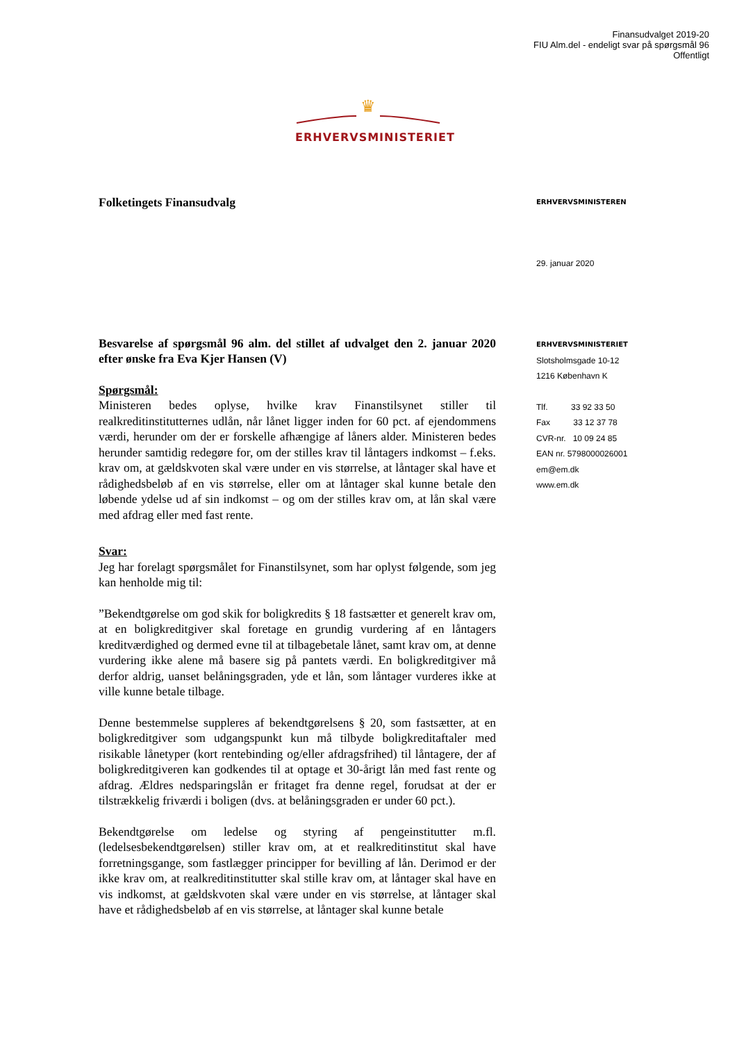Finansudvalget 2019-20
FIU Alm.del - endeligt svar på spørgsmål 96
Offentligt
♛
ERHVERVSMINISTERIET
Folketingets Finansudvalg
Besvarelse af spørgsmål 96 alm. del stillet af udvalget den 2. januar 2020 efter ønske fra Eva Kjer Hansen (V)
Spørgsmål:
Ministeren bedes oplyse, hvilke krav Finanstilsynet stiller til realkreditinstitutternes udlån, når lånet ligger inden for 60 pct. af ejendommens værdi, herunder om der er forskelle afhængige af låners alder. Ministeren bedes herunder samtidig redegøre for, om der stilles krav til låntagers indkomst – f.eks. krav om, at gældskvoten skal være under en vis størrelse, at låntager skal have et rådighedsbeløb af en vis størrelse, eller om at låntager skal kunne betale den løbende ydelse ud af sin indkomst – og om der stilles krav om, at lån skal være med afdrag eller med fast rente.
Svar:
Jeg har forelagt spørgsmålet for Finanstilsynet, som har oplyst følgende, som jeg kan henholde mig til:
”Bekendtgørelse om god skik for boligkredits § 18 fastsætter et generelt krav om, at en boligkreditgiver skal foretage en grundig vurdering af en låntagers kreditværdighed og dermed evne til at tilbagebetale lånet, samt krav om, at denne vurdering ikke alene må basere sig på pantets værdi. En boligkreditgiver må derfor aldrig, uanset belåningsgraden, yde et lån, som låntager vurderes ikke at ville kunne betale tilbage.
Denne bestemmelse suppleres af bekendtgørelsens § 20, som fastsætter, at en boligkreditgiver som udgangspunkt kun må tilbyde boligkreditaftaler med risikable lånetyper (kort rentebinding og/eller afdragsfrihed) til låntagere, der af boligkreditgiveren kan godkendes til at optage et 30-årigt lån med fast rente og afdrag. Ældres nedsparingslån er fritaget fra denne regel, forudsat at der er tilstrækkelig friværdi i boligen (dvs. at belåningsgraden er under 60 pct.).
Bekendtgørelse om ledelse og styring af pengeinstitutter m.fl. (ledelsesbekendtgørelsen) stiller krav om, at et realkreditinstitut skal have forretningsgange, som fastlægger principper for bevilling af lån. Derimod er der ikke krav om, at realkreditinstitutter skal stille krav om, at låntager skal have en vis indkomst, at gældskvoten skal være under en vis størrelse, at låntager skal have et rådighedsbeløb af en vis størrelse, at låntager skal kunne betale
ERHVERVSMINISTEREN
29. januar 2020
ERHVERVSMINISTERIET
Slotsholmsgade 10-12
1216 København K
Tlf. 33 92 33 50
Fax 33 12 37 78
CVR-nr. 10 09 24 85
EAN nr. 5798000026001
em@em.dk
www.em.dk